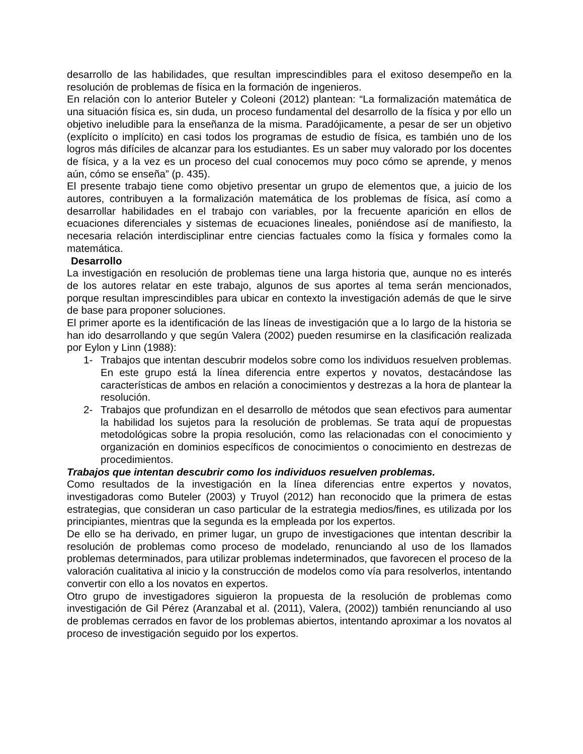desarrollo de las habilidades, que resultan imprescindibles para el exitoso desempeño en la resolución de problemas de física en la formación de ingenieros.
En relación con lo anterior Buteler y Coleoni (2012) plantean: “La formalización matemática de una situación física es, sin duda, un proceso fundamental del desarrollo de la física y por ello un objetivo ineludible para la enseñanza de la misma. Paradójicamente, a pesar de ser un objetivo (explícito o implícito) en casi todos los programas de estudio de física, es también uno de los logros más difíciles de alcanzar para los estudiantes. Es un saber muy valorado por los docentes de física, y a la vez es un proceso del cual conocemos muy poco cómo se aprende, y menos aún, cómo se enseña” (p. 435).
El presente trabajo tiene como objetivo presentar un grupo de elementos que, a juicio de los autores, contribuyen a la formalización matemática de los problemas de física, así como a desarrollar habilidades en el trabajo con variables, por la frecuente aparición en ellos de ecuaciones diferenciales y sistemas de ecuaciones lineales, poniéndose así de manifiesto, la necesaria relación interdisciplinar entre ciencias factuales como la física y formales como la matemática.
Desarrollo
La investigación en resolución de problemas tiene una larga historia que, aunque no es interés de los autores relatar en este trabajo, algunos de sus aportes al tema serán mencionados, porque resultan imprescindibles para ubicar en contexto la investigación además de que le sirve de base para proponer soluciones.
El primer aporte es la identificación de las líneas de investigación que a lo largo de la historia se han ido desarrollando y que según Valera (2002) pueden resumirse en la clasificación realizada por Eylon y Linn (1988):
1- Trabajos que intentan descubrir modelos sobre como los individuos resuelven problemas. En este grupo está la línea diferencia entre expertos y novatos, destacándose las características de ambos en relación a conocimientos y destrezas a la hora de plantear la resolución.
2- Trabajos que profundizan en el desarrollo de métodos que sean efectivos para aumentar la habilidad los sujetos para la resolución de problemas. Se trata aquí de propuestas metodológicas sobre la propia resolución, como las relacionadas con el conocimiento y organización en dominios específicos de conocimientos o conocimiento en destrezas de procedimientos.
Trabajos que intentan descubrir como los individuos resuelven problemas.
Como resultados de la investigación en la línea diferencias entre expertos y novatos, investigadoras como Buteler (2003) y Truyol (2012) han reconocido que la primera de estas estrategias, que consideran un caso particular de la estrategia medios/fines, es utilizada por los principiantes, mientras que la segunda es la empleada por los expertos.
De ello se ha derivado, en primer lugar, un grupo de investigaciones que intentan describir la resolución de problemas como proceso de modelado, renunciando al uso de los llamados problemas determinados, para utilizar problemas indeterminados, que favorecen el proceso de la valoración cualitativa al inicio y la construcción de modelos como vía para resolverlos, intentando convertir con ello a los novatos en expertos.
Otro grupo de investigadores siguieron la propuesta de la resolución de problemas como investigación de Gil Pérez (Aranzabal et al. (2011), Valera, (2002)) también renunciando al uso de problemas cerrados en favor de los problemas abiertos, intentando aproximar a los novatos al proceso de investigación seguido por los expertos.